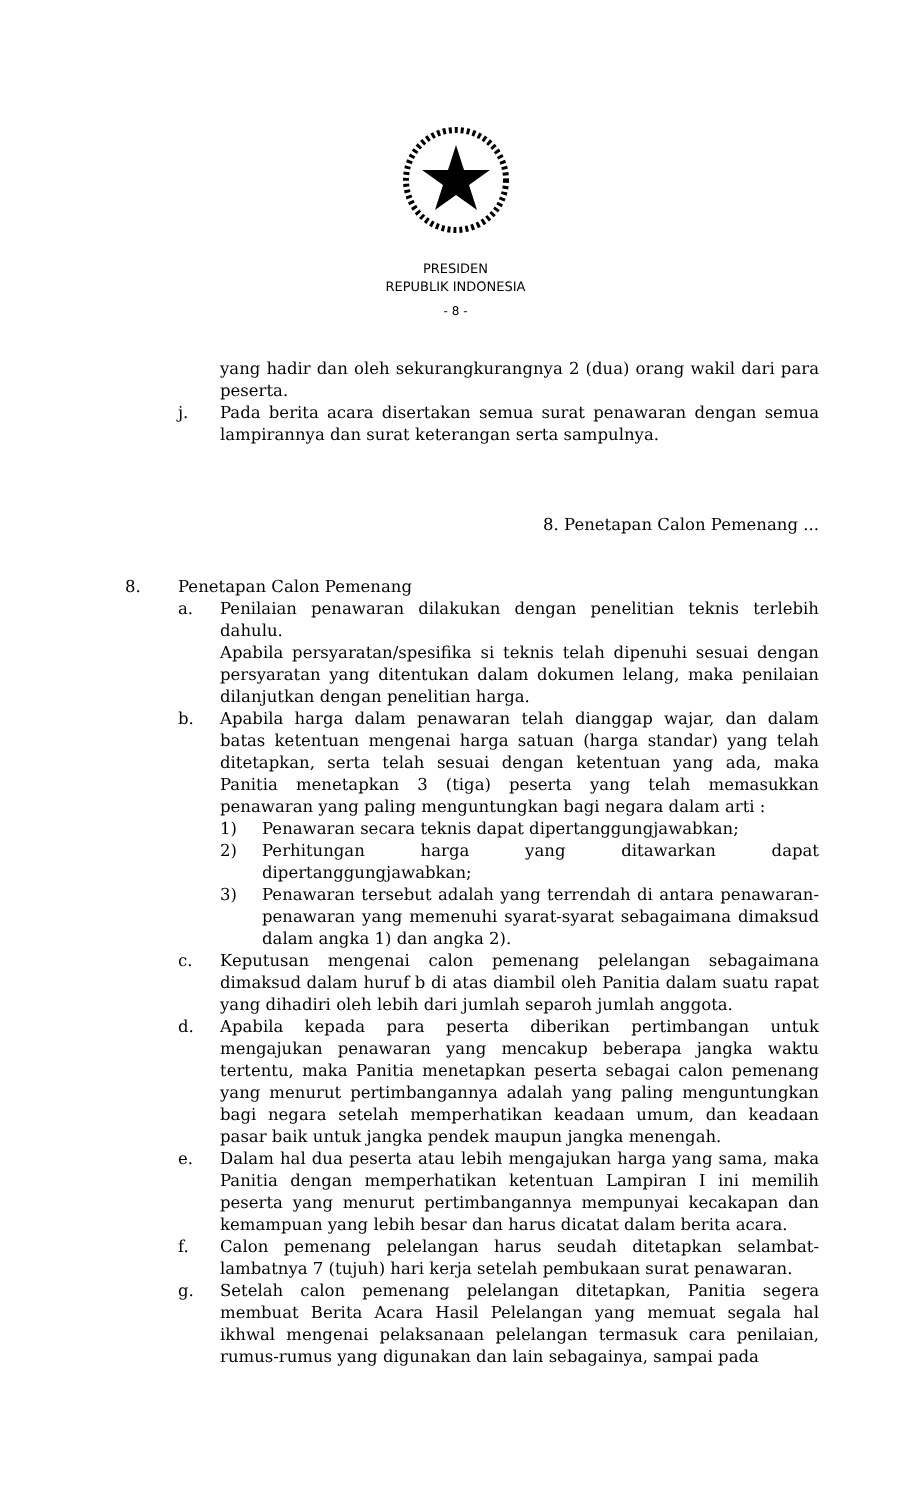PRESIDEN
REPUBLIK INDONESIA
- 8 -
yang hadir dan oleh sekurangkurangnya 2 (dua) orang wakil dari para peserta.
j. Pada berita acara disertakan semua surat penawaran dengan semua lampirannya dan surat keterangan serta sampulnya.
8. Penetapan Calon Pemenang ...
8. Penetapan Calon Pemenang
a. Penilaian penawaran dilakukan dengan penelitian teknis terlebih dahulu.
Apabila persyaratan/spesifika si teknis telah dipenuhi sesuai dengan persyaratan yang ditentukan dalam dokumen lelang, maka penilaian dilanjutkan dengan penelitian harga.
b. Apabila harga dalam penawaran telah dianggap wajar, dan dalam batas ketentuan mengenai harga satuan (harga standar) yang telah ditetapkan, serta telah sesuai dengan ketentuan yang ada, maka Panitia menetapkan 3 (tiga) peserta yang telah memasukkan penawaran yang paling menguntungkan bagi negara dalam arti :
1) Penawaran secara teknis dapat dipertanggungjawabkan;
2) Perhitungan harga yang ditawarkan dapat dipertanggungjawabkan;
3) Penawaran tersebut adalah yang terrendah di antara penawaran-penawaran yang memenuhi syarat-syarat sebagaimana dimaksud dalam angka 1) dan angka 2).
c. Keputusan mengenai calon pemenang pelelangan sebagaimana dimaksud dalam huruf b di atas diambil oleh Panitia dalam suatu rapat yang dihadiri oleh lebih dari jumlah separoh jumlah anggota.
d. Apabila kepada para peserta diberikan pertimbangan untuk mengajukan penawaran yang mencakup beberapa jangka waktu tertentu, maka Panitia menetapkan peserta sebagai calon pemenang yang menurut pertimbangannya adalah yang paling menguntungkan bagi negara setelah memperhatikan keadaan umum, dan keadaan pasar baik untuk jangka pendek maupun jangka menengah.
e. Dalam hal dua peserta atau lebih mengajukan harga yang sama, maka Panitia dengan memperhatikan ketentuan Lampiran I ini memilih peserta yang menurut pertimbangannya mempunyai kecakapan dan kemampuan yang lebih besar dan harus dicatat dalam berita acara.
f. Calon pemenang pelelangan harus seudah ditetapkan selambat-lambatnya 7 (tujuh) hari kerja setelah pembukaan surat penawaran.
g. Setelah calon pemenang pelelangan ditetapkan, Panitia segera membuat Berita Acara Hasil Pelelangan yang memuat segala hal ikhwal mengenai pelaksanaan pelelangan termasuk cara penilaian, rumus-rumus yang digunakan dan lain sebagainya, sampai pada